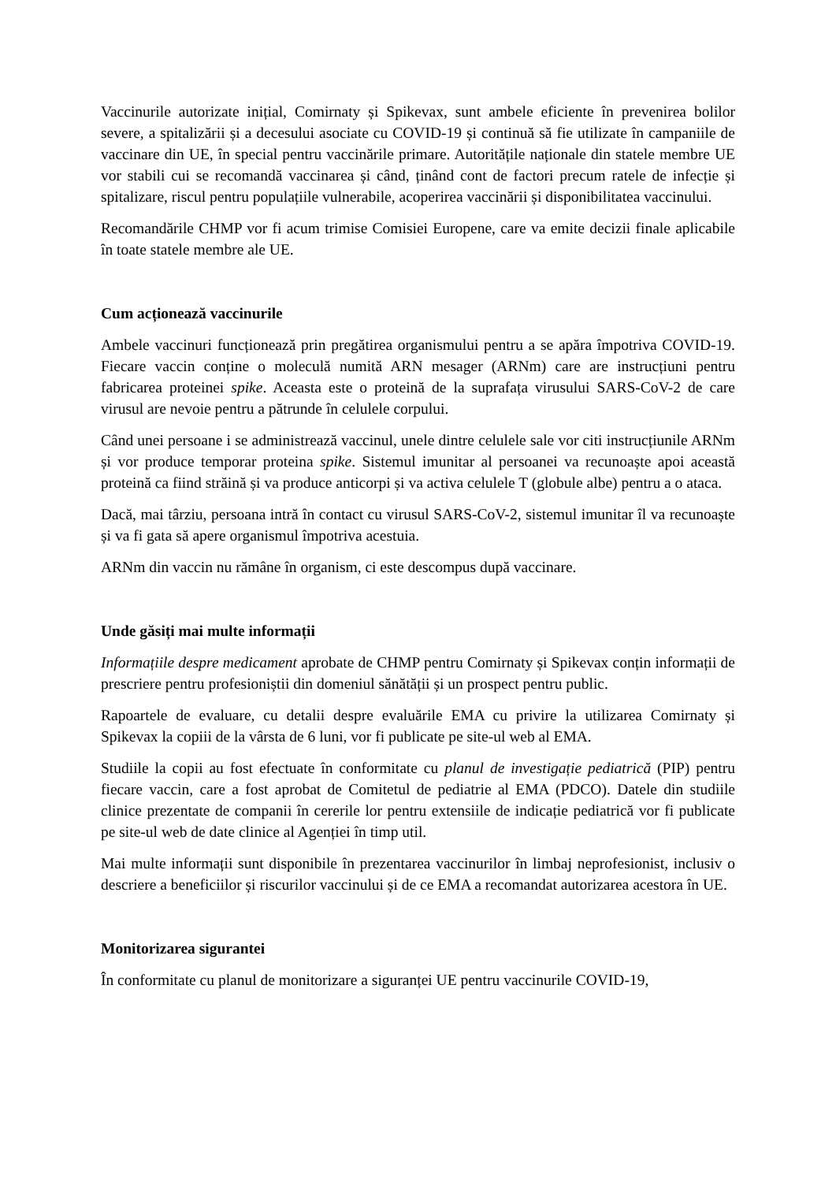Vaccinurile autorizate inițial, Comirnaty și Spikevax, sunt ambele eficiente în prevenirea bolilor severe, a spitalizării și a decesului asociate cu COVID-19 și continuă să fie utilizate în campaniile de vaccinare din UE, în special pentru vaccinările primare. Autoritățile naționale din statele membre UE vor stabili cui se recomandă vaccinarea și când, ținând cont de factori precum ratele de infecție și spitalizare, riscul pentru populațiile vulnerabile, acoperirea vaccinării și disponibilitatea vaccinului.
Recomandările CHMP vor fi acum trimise Comisiei Europene, care va emite decizii finale aplicabile în toate statele membre ale UE.
Cum acționează vaccinurile
Ambele vaccinuri funcționează prin pregătirea organismului pentru a se apăra împotriva COVID-19. Fiecare vaccin conține o moleculă numită ARN mesager (ARNm) care are instrucțiuni pentru fabricarea proteinei spike. Aceasta este o proteină de la suprafața virusului SARS-CoV-2 de care virusul are nevoie pentru a pătrunde în celulele corpului.
Când unei persoane i se administrează vaccinul, unele dintre celulele sale vor citi instrucțiunile ARNm și vor produce temporar proteina spike. Sistemul imunitar al persoanei va recunoaște apoi această proteină ca fiind străină și va produce anticorpi și va activa celulele T (globule albe) pentru a o ataca.
Dacă, mai târziu, persoana intră în contact cu virusul SARS-CoV-2, sistemul imunitar îl va recunoaște și va fi gata să apere organismul împotriva acestuia.
ARNm din vaccin nu rămâne în organism, ci este descompus după vaccinare.
Unde găsiți mai multe informații
Informațiile despre medicament aprobate de CHMP pentru Comirnaty și Spikevax conțin informații de prescriere pentru profesioniștii din domeniul sănătății și un prospect pentru public.
Rapoartele de evaluare, cu detalii despre evaluările EMA cu privire la utilizarea Comirnaty și Spikevax la copiii de la vârsta de 6 luni, vor fi publicate pe site-ul web al EMA.
Studiile la copii au fost efectuate în conformitate cu planul de investigație pediatrică (PIP) pentru fiecare vaccin, care a fost aprobat de Comitetul de pediatrie al EMA (PDCO). Datele din studiile clinice prezentate de companii în cererile lor pentru extensiile de indicație pediatrică vor fi publicate pe site-ul web de date clinice al Agenției în timp util.
Mai multe informații sunt disponibile în prezentarea vaccinurilor în limbaj neprofesionist, inclusiv o descriere a beneficiilor și riscurilor vaccinului și de ce EMA a recomandat autorizarea acestora în UE.
Monitorizarea sigurantei
În conformitate cu planul de monitorizare a siguranței UE pentru vaccinurile COVID-19,